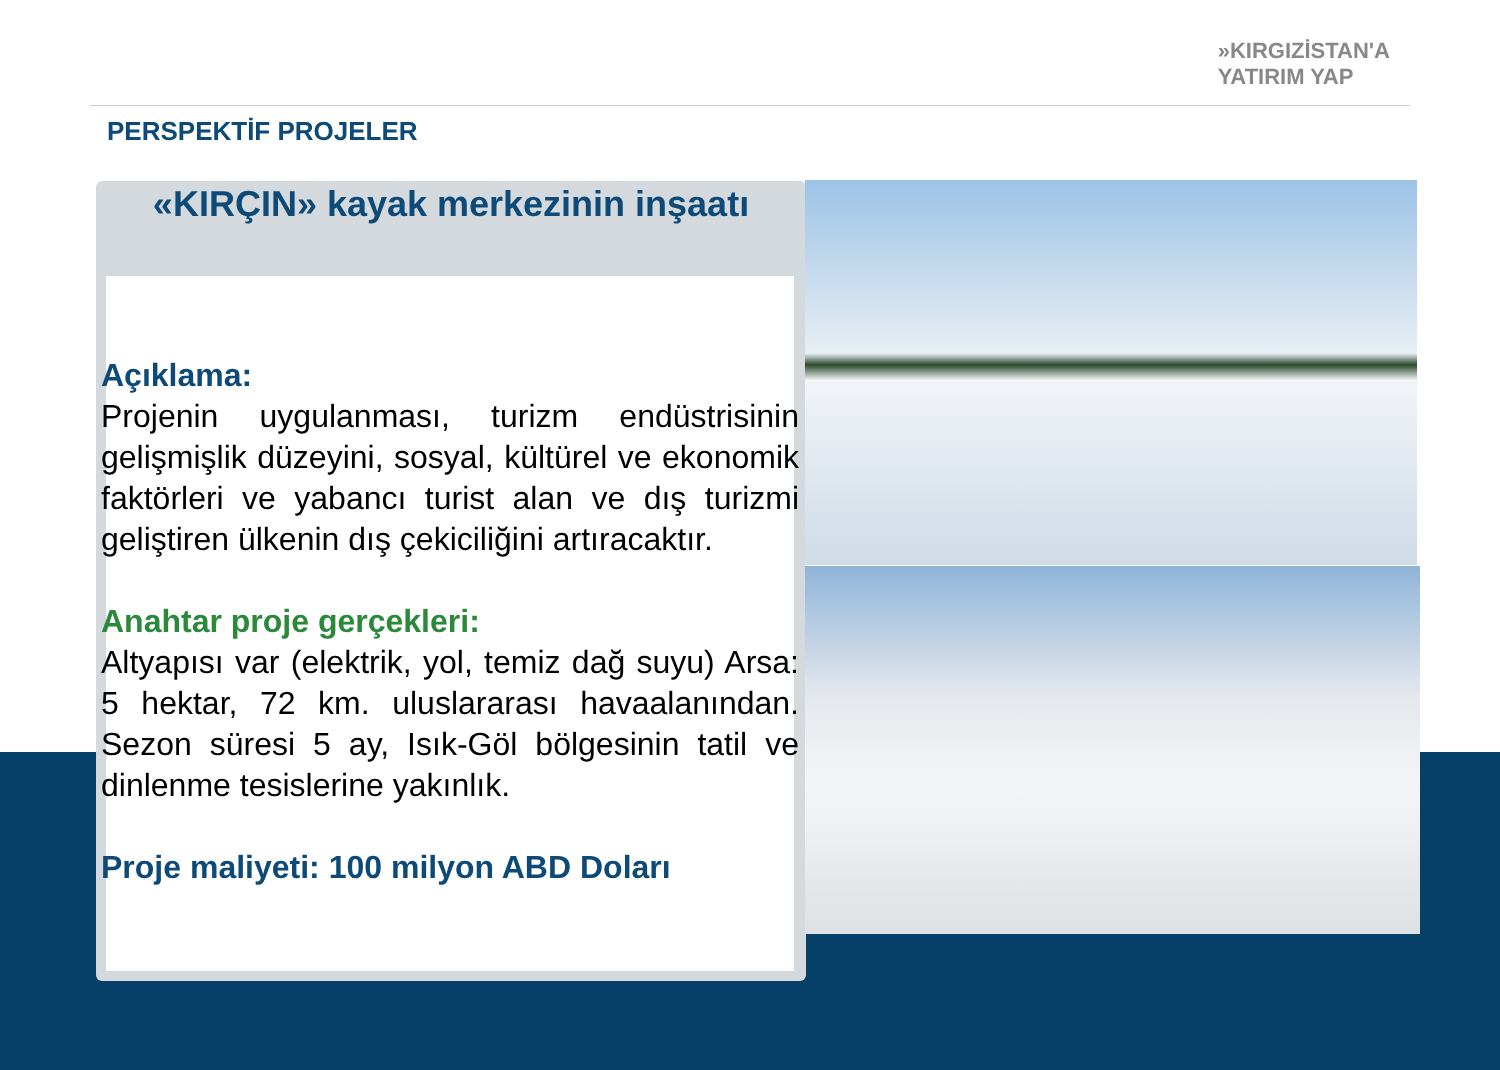»KIRGIZİSTAN'A
YATIRIM YAP
PERSPEKTİF PROJELER
«KIRÇIN» kayak merkezinin inşaatı
Açıklama:
Projenin uygulanması, turizm endüstrisinin gelişmişlik düzeyini, sosyal, kültürel ve ekonomik faktörleri ve yabancı turist alan ve dış turizmi geliştiren ülkenin dış çekiciliğini artıracaktır.
Anahtar proje gerçekleri:
Altyapısı var (elektrik, yol, temiz dağ suyu) Arsa: 5 hektar, 72 km. uluslararası havaalanından. Sezon süresi 5 ay, Isık-Göl bölgesinin tatil ve dinlenme tesislerine yakınlık.
Proje maliyeti: 100 milyon ABD Doları